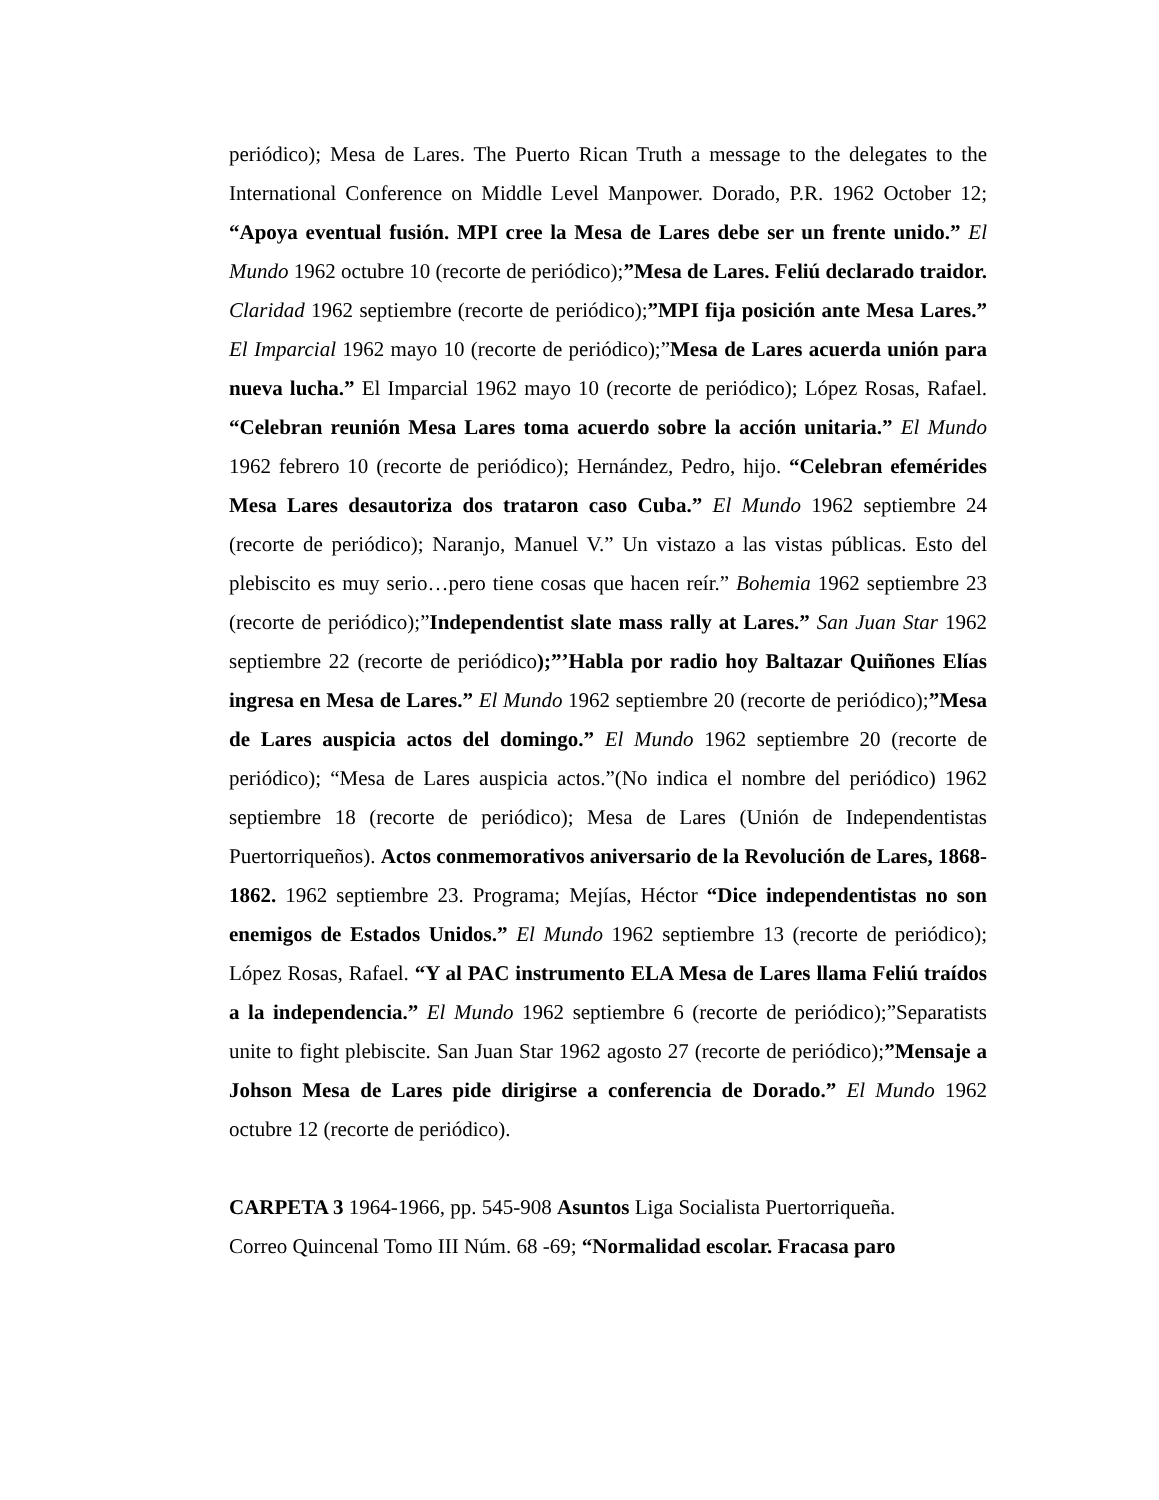periódico); Mesa de Lares. The Puerto Rican Truth a message to the delegates to the International Conference on Middle Level Manpower. Dorado, P.R. 1962 October 12; “Apoya eventual fusión. MPI cree la Mesa de Lares debe ser un frente unido.” El Mundo 1962 octubre 10 (recorte de periódico);”Mesa de Lares. Feliú declarado traidor. Claridad 1962 septiembre (recorte de periódico);”MPI fija posición ante Mesa Lares.” El Imparcial 1962 mayo 10 (recorte de periódico);”Mesa de Lares acuerda unión para nueva lucha.” El Imparcial 1962 mayo 10 (recorte de periódico); López Rosas, Rafael. “Celebran reunión Mesa Lares toma acuerdo sobre la acción unitaria.” El Mundo 1962 febrero 10 (recorte de periódico); Hernández, Pedro, hijo. “Celebran efemérides Mesa Lares desautoriza dos trataron caso Cuba.” El Mundo 1962 septiembre 24 (recorte de periódico); Naranjo, Manuel V.” Un vistazo a las vistas públicas. Esto del plebiscito es muy serio…pero tiene cosas que hacen reír.” Bohemia 1962 septiembre 23 (recorte de periódico);”Independentist slate mass rally at Lares.” San Juan Star 1962 septiembre 22 (recorte de periódico);”’Habla por radio hoy Baltazar Quiñones Elías ingresa en Mesa de Lares.” El Mundo 1962 septiembre 20 (recorte de periódico);”Mesa de Lares auspicia actos del domingo.” El Mundo 1962 septiembre 20 (recorte de periódico); “Mesa de Lares auspicia actos.”(No indica el nombre del periódico) 1962 septiembre 18 (recorte de periódico); Mesa de Lares (Unión de Independentistas Puertorriqueños). Actos conmemorativos aniversario de la Revolución de Lares, 1868-1862. 1962 septiembre 23. Programa; Mejías, Héctor “Dice independentistas no son enemigos de Estados Unidos.” El Mundo 1962 septiembre 13 (recorte de periódico); López Rosas, Rafael. “Y al PAC instrumento ELA Mesa de Lares llama Feliú traídos a la independencia.” El Mundo 1962 septiembre 6 (recorte de periódico);”Separatists unite to fight plebiscite. San Juan Star 1962 agosto 27 (recorte de periódico);”Mensaje a Johson Mesa de Lares pide dirigirse a conferencia de Dorado.” El Mundo 1962 octubre 12 (recorte de periódico).
CARPETA 3 1964-1966, pp. 545-908 Asuntos Liga Socialista Puertorriqueña.
Correo Quincenal Tomo III Núm. 68 -69; “Normalidad escolar. Fracasa paro